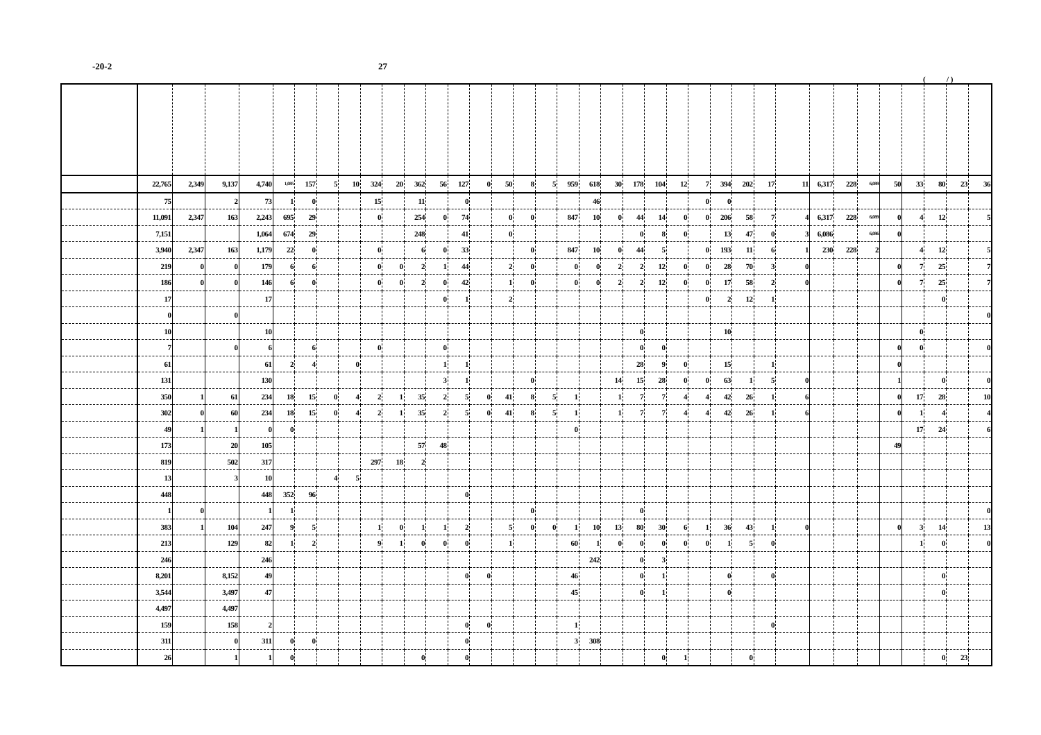-20-2 27
( / )
| | 22,765 | 2,349 | 9,137 | 4,740 | 1,085 | 157 | 5 | 10 | 324 | 20 | 362 | 56 | 127 | 0 | 50 | 8 | 5 | 959 | 618 | 30 | 178 | 104 | 12 | 7 | 394 | 202 | 17 | 11 | 6,317 | 228 | 6,089 | 50 | 33 | 80 | 23 | 36 |
| | 75 | | 2 | 73 | 1 | 0 | | | 15 | | 11 | | 0 | | | | | | 46 | | | | | 0 | 0 | | | | | | | | | | | |
| | 11,091 | 2,347 | 163 | 2,243 | 695 | 29 | | | 0 | | 254 | 0 | 74 | | 0 | 0 | | 847 | 10 | 0 | 44 | 14 | 0 | 0 | 206 | 58 | 7 | 4 | 6,317 | 228 | 6,089 | 0 | 4 | 12 | | 5 |
| | 7,151 | | | 1,064 | 674 | 29 | | | | | 248 | | 41 | | 0 | | | | | | 0 | 8 | 0 | | 13 | 47 | 0 | 3 | 6,086 | | 6,086 | 0 | | | | |
| | 3,940 | 2,347 | 163 | 1,179 | 22 | 0 | | | 0 | | 6 | 0 | 33 | | | 0 | | 847 | 10 | 0 | 44 | 5 | | 0 | 193 | 11 | 6 | 1 | 230 | 228 | 2 | | 4 | 12 | | 5 |
| | 219 | 0 | 0 | 179 | 6 | 6 | | | 0 | 0 | 2 | 1 | 44 | | 2 | 0 | | 0 | 0 | 2 | 2 | 12 | 0 | 0 | 28 | 70 | 3 | 0 | | | | 0 | 7 | 25 | | 7 |
| | 186 | 0 | 0 | 146 | 6 | 0 | | | 0 | 0 | 2 | 0 | 42 | | 1 | 0 | | 0 | 0 | 2 | 2 | 12 | 0 | 0 | 17 | 58 | 2 | 0 | | | | 0 | 7 | 25 | | 7 |
| | 17 | | | 17 | | | | | | | | 0 | 1 | | 2 | | | | | | | | | 0 | 2 | 12 | 1 | | | | | | | 0 | | |
| | 0 | | 0 | | | | | | | | | | | | | | | | | | | | | | | | | | | | | | | | | 0 |
| | 10 | | | 10 | | | | | | | | | | | | | | | | | 0 | | | | 10 | | | | | | | | 0 | | | |
| | 7 | | 0 | 6 | | 6 | | | 0 | | | 0 | | | | | | | | | 0 | 0 | | | | | | | | | | 0 | 0 | | | 0 |
| | 61 | | | 61 | 2 | 4 | | 0 | | | | 1 | 1 | | | | | | | | 28 | 9 | 0 | | 15 | | 1 | | | | | 0 | | | | |
| | 131 | | | 130 | | | | | | | | 3 | 1 | | | 0 | | | | 14 | 15 | 28 | 0 | 0 | 63 | 1 | 5 | 0 | | | | 1 | | 0 | | 0 |
| | 350 | 1 | 61 | 234 | 18 | 15 | 0 | 4 | 2 | 1 | 35 | 2 | 5 | 0 | 41 | 8 | 5 | 1 | | 1 | 7 | 7 | 4 | 4 | 42 | 26 | 1 | 6 | | | | 0 | 17 | 28 | | 10 |
| | 302 | 0 | 60 | 234 | 18 | 15 | 0 | 4 | 2 | 1 | 35 | 2 | 5 | 0 | 41 | 8 | 5 | 1 | | 1 | 7 | 7 | 4 | 4 | 42 | 26 | 1 | 6 | | | | 0 | 1 | 4 | | 4 |
| | 49 | 1 | 1 | 0 | 0 | | | | | | | | | | | | | 0 | | | | | | | | | | | | | | | 17 | 24 | | 6 |
| | 173 | | 20 | 105 | | | | | | | 57 | 48 | | | | | | | | | | | | | | | | | | | | 49 | | | | |
| | 819 | | 502 | 317 | | | | | 297 | 18 | 2 | | | | | | | | | | | | | | | | | | | | | | | | | |
| | 13 | | 3 | 10 | | | 4 | 5 | | | | | | | | | | | | | | | | | | | | | | | | | | | | |
| | 448 | | | 448 | 352 | 96 | | | | | | | 0 | | | | | | | | | | | | | | | | | | | | | | | |
| | 1 | 0 | | 1 | 1 | | | | | | | | | | | 0 | | | | | 0 | | | | | | | | | | | | | | | 0 |
| | 383 | 1 | 104 | 247 | 9 | 5 | | | 1 | 0 | 1 | 1 | 2 | | 5 | 0 | 0 | 1 | 10 | 13 | 80 | 30 | 6 | 1 | 36 | 43 | 1 | 0 | | | | 0 | 3 | 14 | | 13 |
| | 213 | | 129 | 82 | 1 | 2 | | | 9 | 1 | 0 | 0 | 0 | | 1 | | | 60 | 1 | 0 | 0 | 0 | 0 | 0 | 1 | 5 | 0 | | | | | | 1 | 0 | | 0 |
| | 246 | | | 246 | | | | | | | | | | | | | | | 242 | | 0 | 3 | | | | | | | | | | | | | | |
| | 8,201 | | 8,152 | 49 | | | | | | | | | 0 | 0 | | | | 46 | | | 0 | 1 | | | 0 | | 0 | | | | | | | 0 | | |
| | 3,544 | | 3,497 | 47 | | | | | | | | | | | | | | 45 | | | 0 | 1 | | | 0 | | | | | | | | | 0 | | |
| | 4,497 | | 4,497 | | | | | | | | | | | | | | | | | | | | | | | | | | | | | | | | | |
| | 159 | | 158 | 2 | | | | | | | | | 0 | 0 | | | | 1 | | | | | | | | | 0 | | | | | | | | | |
| | 311 | | 0 | 311 | 0 | 0 | | | | | | | 0 | | | | | 3 | 308 | | | | | | | | | | | | | | | | | |
| | 26 | | 1 | 1 | 0 | | | | | | 0 | | 0 | | | | | | | | | 0 | 1 | | | 0 | | | | | | | | 0 | 23 | |